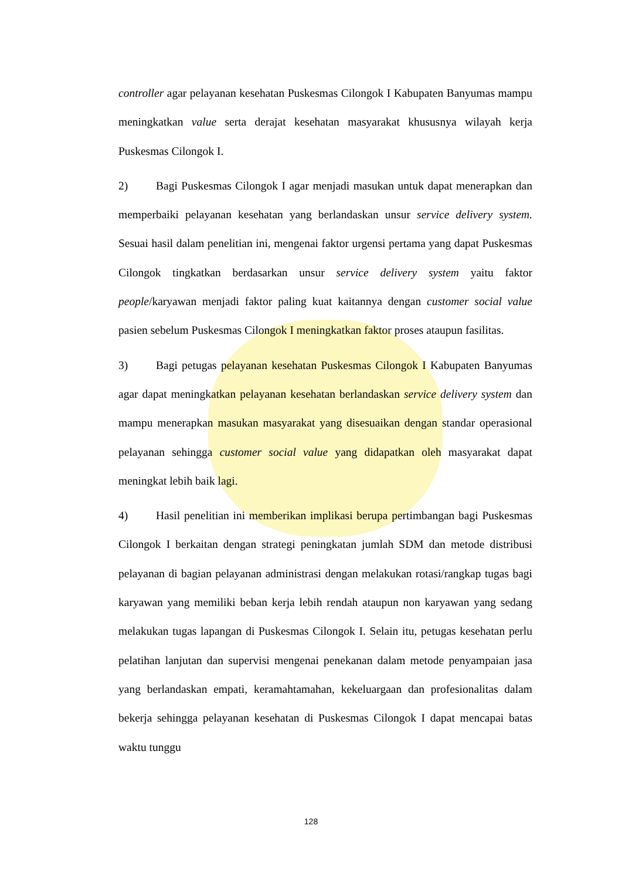controller agar pelayanan kesehatan Puskesmas Cilongok I Kabupaten Banyumas mampu meningkatkan value serta derajat kesehatan masyarakat khususnya wilayah kerja Puskesmas Cilongok I.
2) Bagi Puskesmas Cilongok I agar menjadi masukan untuk dapat menerapkan dan memperbaiki pelayanan kesehatan yang berlandaskan unsur service delivery system. Sesuai hasil dalam penelitian ini, mengenai faktor urgensi pertama yang dapat Puskesmas Cilongok tingkatkan berdasarkan unsur service delivery system yaitu faktor people/karyawan menjadi faktor paling kuat kaitannya dengan customer social value pasien sebelum Puskesmas Cilongok I meningkatkan faktor proses ataupun fasilitas.
3) Bagi petugas pelayanan kesehatan Puskesmas Cilongok I Kabupaten Banyumas agar dapat meningkatkan pelayanan kesehatan berlandaskan service delivery system dan mampu menerapkan masukan masyarakat yang disesuaikan dengan standar operasional pelayanan sehingga customer social value yang didapatkan oleh masyarakat dapat meningkat lebih baik lagi.
4) Hasil penelitian ini memberikan implikasi berupa pertimbangan bagi Puskesmas Cilongok I berkaitan dengan strategi peningkatan jumlah SDM dan metode distribusi pelayanan di bagian pelayanan administrasi dengan melakukan rotasi/rangkap tugas bagi karyawan yang memiliki beban kerja lebih rendah ataupun non karyawan yang sedang melakukan tugas lapangan di Puskesmas Cilongok I. Selain itu, petugas kesehatan perlu pelatihan lanjutan dan supervisi mengenai penekanan dalam metode penyampaian jasa yang berlandaskan empati, keramahtamahan, kekeluargaan dan profesionalitas dalam bekerja sehingga pelayanan kesehatan di Puskesmas Cilongok I dapat mencapai batas waktu tunggu
128